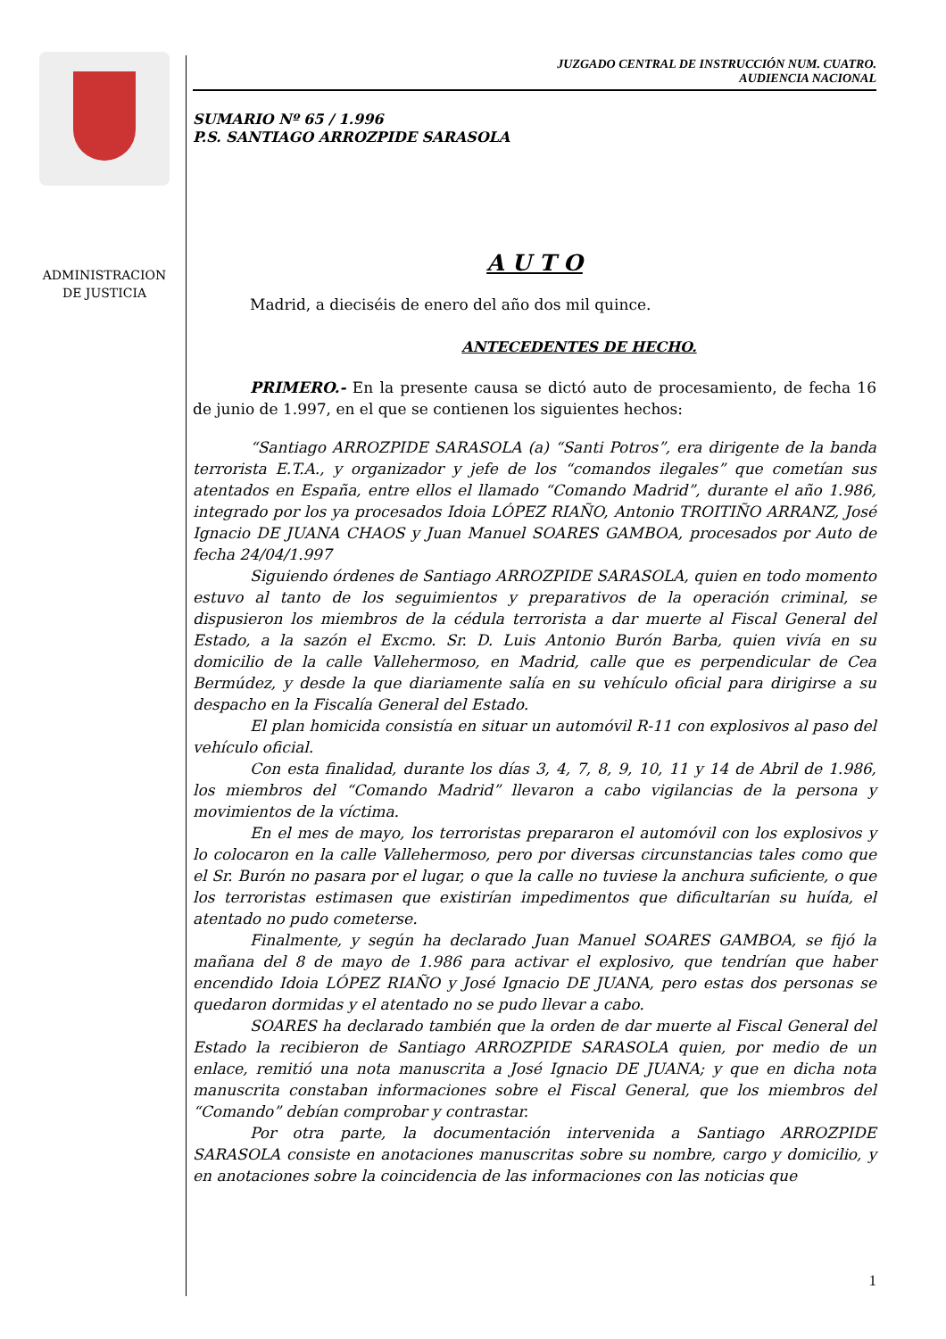ADMINISTRACION
DE JUSTICIA
JUZGADO CENTRAL DE INSTRUCCIÓN NUM. CUATRO.
AUDIENCIA NACIONAL
SUMARIO Nº 65 / 1.996
P.S. SANTIAGO ARROZPIDE SARASOLA
A U T O
Madrid, a dieciséis de enero del año dos mil quince.
ANTECEDENTES DE HECHO.
PRIMERO.- En la presente causa se dictó auto de procesamiento, de fecha 16 de junio de 1.997, en el que se contienen los siguientes hechos:
“Santiago ARROZPIDE SARASOLA (a) “Santi Potros”, era dirigente de la banda terrorista E.T.A., y organizador y jefe de los “comandos ilegales” que cometían sus atentados en España, entre ellos el llamado “Comando Madrid”, durante el año 1.986, integrado por los ya procesados Idoia LÓPEZ RIAÑO, Antonio TROITIÑO ARRANZ, José Ignacio DE JUANA CHAOS y Juan Manuel SOARES GAMBOA, procesados por Auto de fecha 24/04/1.997
Siguiendo órdenes de Santiago ARROZPIDE SARASOLA, quien en todo momento estuvo al tanto de los seguimientos y preparativos de la operación criminal, se dispusieron los miembros de la cédula terrorista a dar muerte al Fiscal General del Estado, a la sazón el Excmo. Sr. D. Luis Antonio Burón Barba, quien vivía en su domicilio de la calle Vallehermoso, en Madrid, calle que es perpendicular de Cea Bermúdez, y desde la que diariamente salía en su vehículo oficial para dirigirse a su despacho en la Fiscalía General del Estado.
El plan homicida consistía en situar un automóvil R-11 con explosivos al paso del vehículo oficial.
Con esta finalidad, durante los días 3, 4, 7, 8, 9, 10, 11 y 14 de Abril de 1.986, los miembros del “Comando Madrid” llevaron a cabo vigilancias de la persona y movimientos de la víctima.
En el mes de mayo, los terroristas prepararon el automóvil con los explosivos y lo colocaron en la calle Vallehermoso, pero por diversas circunstancias tales como que el Sr. Burón no pasara por el lugar, o que la calle no tuviese la anchura suficiente, o que los terroristas estimasen que existirían impedimentos que dificultarían su huída, el atentado no pudo cometerse.
Finalmente, y según ha declarado Juan Manuel SOARES GAMBOA, se fijó la mañana del 8 de mayo de 1.986 para activar el explosivo, que tendrían que haber encendido Idoia LÓPEZ RIAÑO y José Ignacio DE JUANA, pero estas dos personas se quedaron dormidas y el atentado no se pudo llevar a cabo.
SOARES ha declarado también que la orden de dar muerte al Fiscal General del Estado la recibieron de Santiago ARROZPIDE SARASOLA quien, por medio de un enlace, remitió una nota manuscrita a José Ignacio DE JUANA; y que en dicha nota manuscrita constaban informaciones sobre el Fiscal General, que los miembros del “Comando” debían comprobar y contrastar.
Por otra parte, la documentación intervenida a Santiago ARROZPIDE SARASOLA consiste en anotaciones manuscritas sobre su nombre, cargo y domicilio, y en anotaciones sobre la coincidencia de las informaciones con las noticias que
1